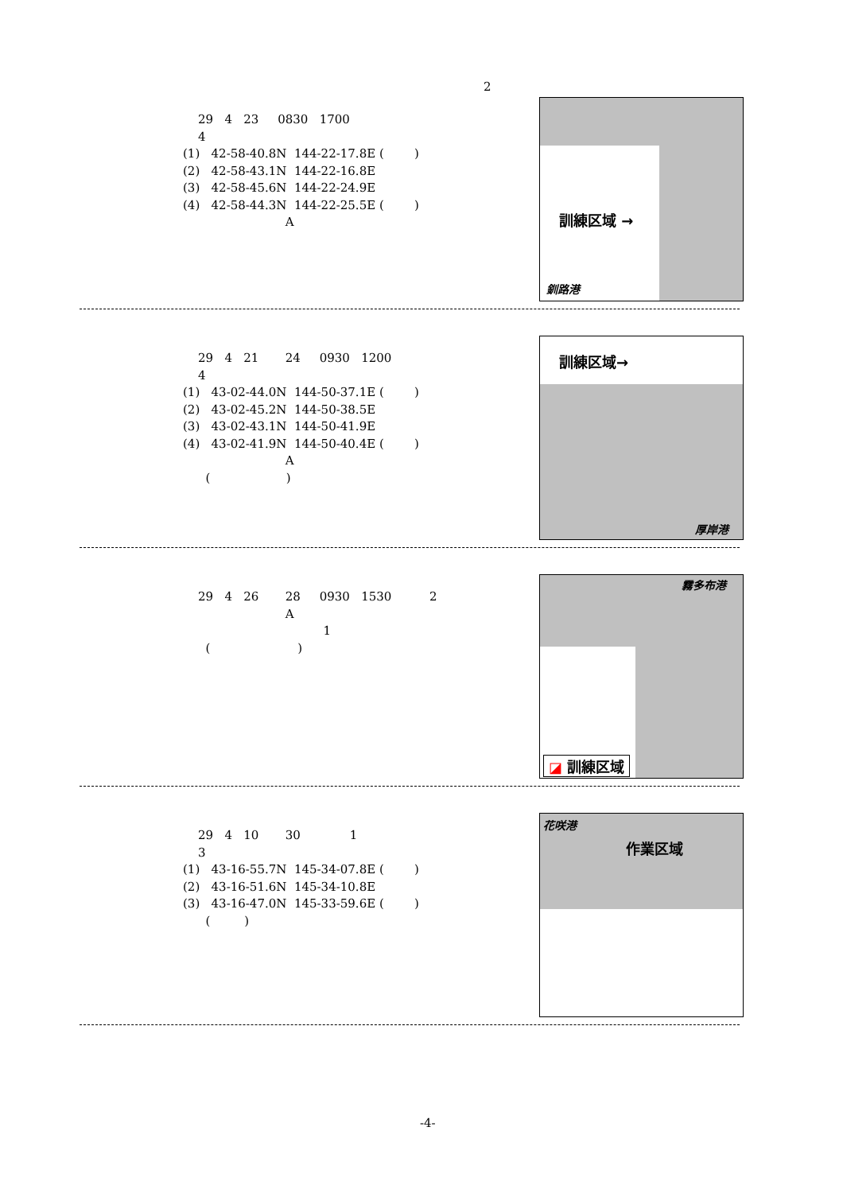2
29 4 23 0830 1700 4 (1) 42-58-40.8N 144-22-17.8E ( ) (2) 42-58-43.1N 144-22-16.8E (3) 42-58-45.6N 144-22-24.9E (4) 42-58-44.3N 144-22-25.5E ( ) A
訓練区域 →
釧路港
29 4 21 24 0930 1200 4 (1) 43-02-44.0N 144-50-37.1E ( ) (2) 43-02-45.2N 144-50-38.5E (3) 43-02-43.1N 144-50-41.9E (4) 43-02-41.9N 144-50-40.4E ( ) A ( )
訓練区域→
厚岸港
29 4 26 28 0930 1530 2 A 1 ( )
霧多布港
◪ 訓練区域
29 4 10 30 1 3 (1) 43-16-55.7N 145-34-07.8E ( ) (2) 43-16-51.6N 145-34-10.8E (3) 43-16-47.0N 145-33-59.6E ( ) ( )
花咲港
作業区域
-4-